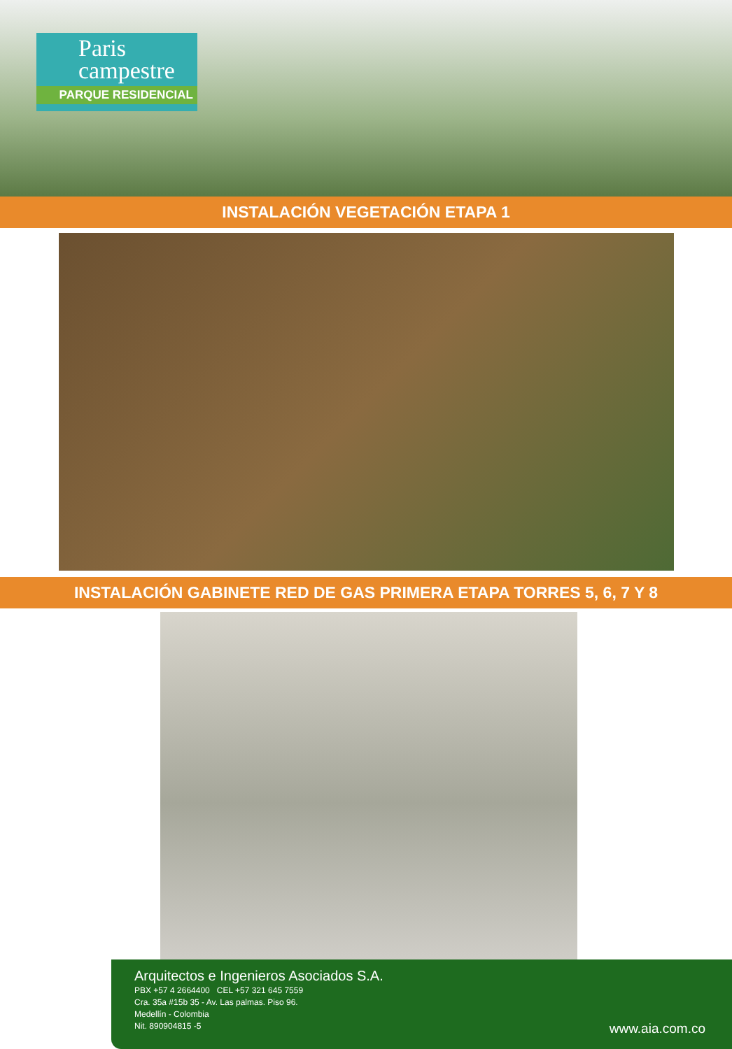Paris
campestre
PARQUE RESIDENCIAL
INSTALACIÓN VEGETACIÓN ETAPA 1
INSTALACIÓN GABINETE RED DE GAS PRIMERA ETAPA TORRES 5, 6, 7 Y 8
Arquitectos e Ingenieros Asociados S.A.
PBX +57 4 2664400 CEL +57 321 645 7559
Cra. 35a #15b 35 - Av. Las palmas. Piso 96.
Medellín - Colombia
Nit. 890904815 -5
www.aia.com.co